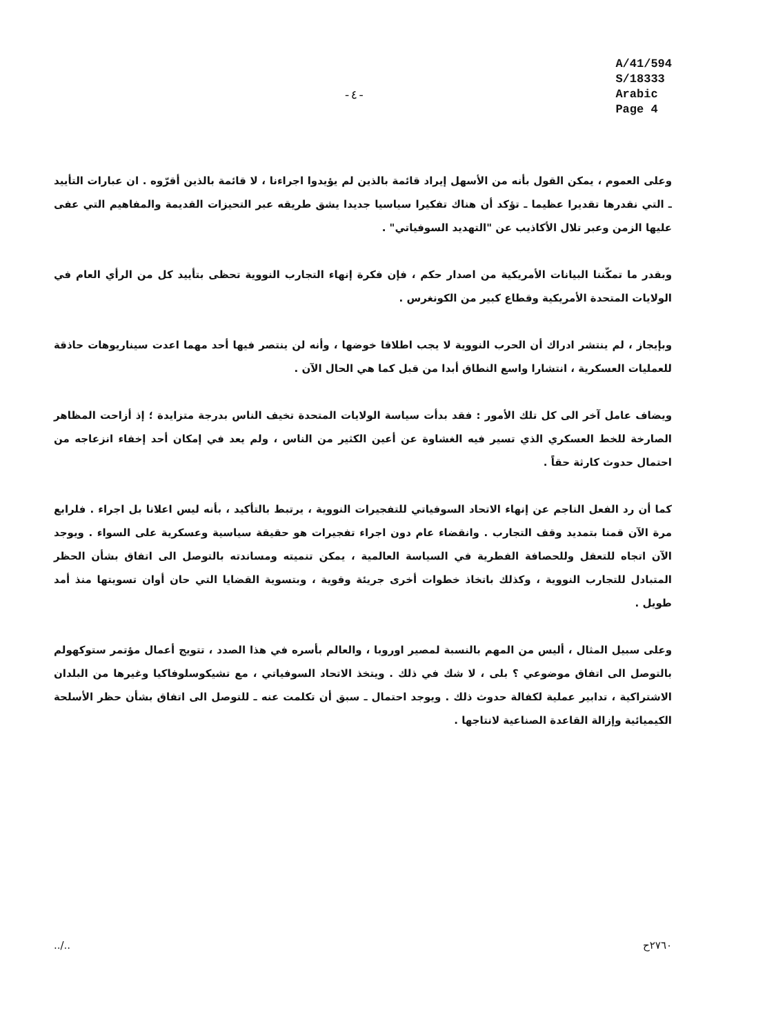-٤-
A/41/594
S/18333
Arabic
Page 4
وعلى العموم ، يمكن القول بأنه من الأسهل إيراد قائمة بالذين لم يؤيدوا اجراءنا ، لا قائمة بالذين أقرّوه . ان عبارات التأييد ـ التي نقدرها تقديرا عظيما ـ تؤكد أن هناك تفكيرا سياسيا جديدا يشق طريقه عبر التحيزات القديمة والمفاهيم التي عفى عليها الزمن وعبر تلال الأكاذيب عن "التهديد السوفياتي" .
وبقدر ما تمكّننا البيانات الأمريكية من اصدار حكم ، فإن فكرة إنهاء التجارب النووية تحظى بتأييد كل من الرأي العام في الولايات المتحدة الأمريكية وقطاع كبير من الكونغرس .
وبإيجاز ، لم ينتشر ادراك أن الحرب النووية لا يجب اطلاقا خوضها ، وأنه لن ينتصر فيها أحد مهما اعدت سيناريوهات حاذقة للعمليات العسكرية ، انتشارا واسع النطاق أبدا من قبل كما هي الحال الآن .
ويضاف عامل آخر الى كل تلك الأمور : فقد بدأت سياسة الولايات المتحدة تخيف الناس بدرجة متزايدة ؛ إذ أزاحت المظاهر الصارخة للخط العسكري الذي تسير فيه الغشاوة عن أعين الكثير من الناس ، ولم يعد في إمكان أحد إخفاء انزعاجه من احتمال حدوث كارثة حقاً .
كما أن رد الفعل الناجم عن إنهاء الاتحاد السوفياتي للتفجيرات النووية ، يرتبط بالتأكيد ، بأنه ليس اعلانا بل اجراء . فلرابع مرة الآن قمنا بتمديد وقف التجارب . وانقضاء عام دون اجراء تفجيرات هو حقيقة سياسية وعسكرية على السواء . ويوجد الآن اتجاه للتعقل وللحصافة الفطرية في السياسة العالمية ، يمكن تنميته ومساندته بالتوصل الى اتفاق بشأن الحظر المتبادل للتجارب النووية ، وكذلك باتخاذ خطوات أخرى جريئة وقوية ، وبتسوية القضايا التي حان أوان تسويتها منذ أمد طويل .
وعلى سبيل المثال ، أليس من المهم بالنسبة لمصير اوروبا ، والعالم بأسره في هذا الصدد ، تتويج أعمال مؤتمر ستوكهولم بالتوصل الى اتفاق موضوعي ؟ بلى ، لا شك في ذلك . ويتخذ الاتحاد السوفياتي ، مع تشيكوسلوفاكيا وغيرها من البلدان الاشتراكية ، تدابير عملية لكفالة حدوث ذلك . ويوجد احتمال ـ سبق أن تكلمت عنه ـ للتوصل الى اتفاق بشأن حظر الأسلحة الكيميائية وإزالة القاعدة الصناعية لانتاجها .
../.. ٢٧٦٠ح